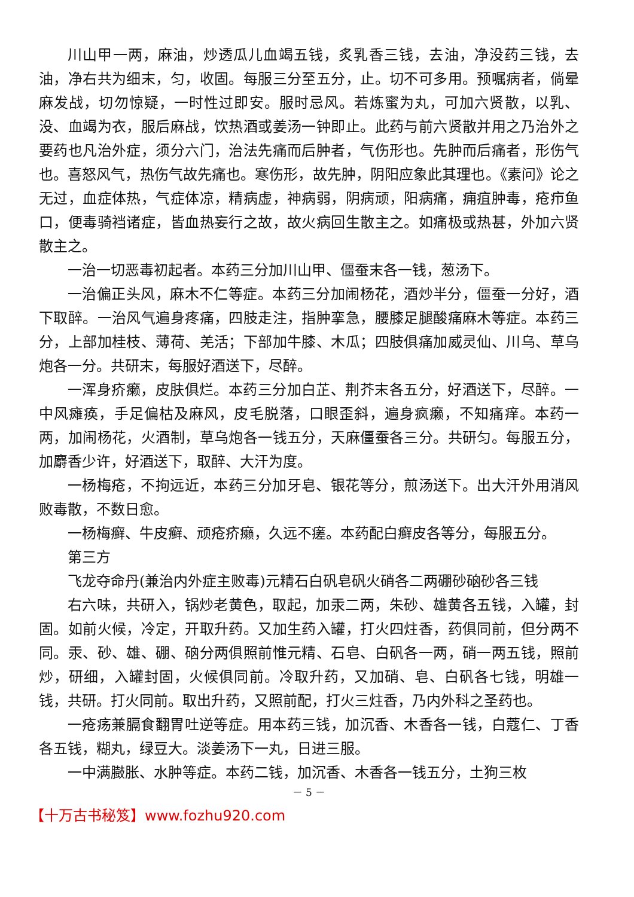川山甲一两，麻油，炒透瓜儿血竭五钱，炙乳香三钱，去油，净没药三钱，去油，净右共为细末，匀，收固。每服三分至五分，止。切不可多用。预嘱病者，倘晕麻发战，切勿惊疑，一时性过即安。服时忌风。若炼蜜为丸，可加六贤散，以乳、没、血竭为衣，服后麻战，饮热酒或姜汤一钟即止。此药与前六贤散并用之乃治外之要药也凡治外症，须分六门，治法先痛而后肿者，气伤形也。先肿而后痛者，形伤气也。喜怒风气，热伤气故先痛也。寒伤形，故先肿，阴阳应象此其理也。《素问》论之无过，血症体热，气症体凉，精病虚，神病弱，阴病顽，阳病痛，痈疽肿毒，疮疖鱼口，便毒骑裆诸症，皆血热妄行之故，故火病回生散主之。如痛极或热甚，外加六贤散主之。
一治一切恶毒初起者。本药三分加川山甲、僵蚕末各一钱，葱汤下。
一治偏正头风，麻木不仁等症。本药三分加闹杨花，酒炒半分，僵蚕一分好，酒下取醉。一治风气遍身疼痛，四肢走注，指肿挛急，腰膝足腿酸痛麻木等症。本药三分，上部加桂枝、薄荷、羌活；下部加牛膝、木瓜；四肢俱痛加威灵仙、川乌、草乌炮各一分。共研末，每服好酒送下，尽醉。
一浑身疥癞，皮肤俱烂。本药三分加白芷、荆芥末各五分，好酒送下，尽醉。一中风瘫痪，手足偏枯及麻风，皮毛脱落，口眼歪斜，遍身疯癞，不知痛痒。本药一两，加闹杨花，火酒制，草乌炮各一钱五分，天麻僵蚕各三分。共研匀。每服五分，加麝香少许，好酒送下，取醉、大汗为度。
一杨梅疮，不拘远近，本药三分加牙皂、银花等分，煎汤送下。出大汗外用消风败毒散，不数日愈。
一杨梅癣、牛皮癣、顽疮疥癞，久远不瘥。本药配白癣皮各等分，每服五分。
第三方
飞龙夺命丹(兼治内外症主败毒)元精石白矾皂矾火硝各二两硼砂硇砂各三钱
右六味，共研入，锅炒老黄色，取起，加汞二两，朱砂、雄黄各五钱，入罐，封固。如前火候，冷定，开取升药。又加生药入罐，打火四炷香，药俱同前，但分两不同。汞、砂、雄、硼、硇分两俱照前惟元精、石皂、白矾各一两，硝一两五钱，照前炒，研细，入罐封固，火候俱同前。冷取升药，又加硝、皂、白矾各七钱，明雄一钱，共研。打火同前。取出升药，又照前配，打火三炷香，乃内外科之圣药也。
一疮疡兼膈食翻胃吐逆等症。用本药三钱，加沉香、木香各一钱，白蔻仁、丁香各五钱，糊丸，绿豆大。淡姜汤下一丸，日进三服。
一中满臌胀、水肿等症。本药二钱，加沉香、木香各一钱五分，土狗三枚
－ 5 －
【十万古书秘笈】www.fozhu920.com